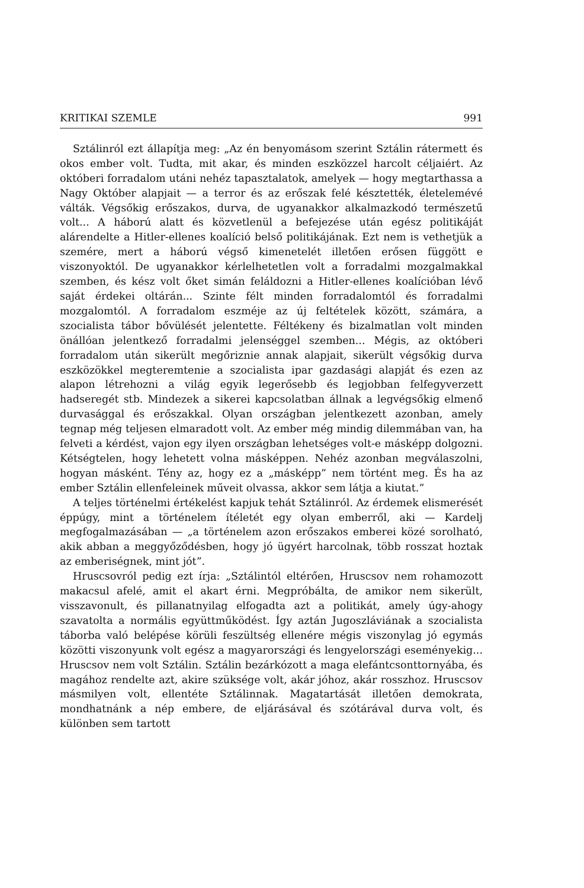KRITIKAI SZEMLE 991
Sztálinról ezt állapítja meg: „Az én benyomásom szerint Sztálin rátermett és okos ember volt. Tudta, mit akar, és minden eszközzel harcolt céljaiért. Az októberi forradalom utáni nehéz tapasztalatok, amelyek — hogy megtarthassa a Nagy Október alapjait — a terror és az erőszak felé késztették, életelemévé válták. Végsőkig erőszakos, durva, de ugyanakkor alkalmazkodó természetű volt... A háború alatt és közvetlenül a befejezése után egész politikáját alárendelte a Hitler-ellenes koalíció belső politikájának. Ezt nem is vethetjük a szemére, mert a háború végső kimenetelét illetően erősen függött e viszonyoktól. De ugyanakkor kérlelhetetlen volt a forradalmi mozgalmakkal szemben, és kész volt őket simán feláldozni a Hitler-ellenes koalícióban lévő saját érdekei oltárán... Szinte félt minden forradalomtól és forradalmi mozgalomtól. A forradalom eszméje az új feltételek között, számára, a szocialista tábor bővülését jelentette. Féltékeny és bizalmatlan volt minden önállóan jelentkező forradalmi jelenséggel szemben... Mégis, az októberi forradalom után sikerült megőriznie annak alapjait, sikerült végsőkig durva eszközökkel megteremtenie a szocialista ipar gazdasági alapját és ezen az alapon létrehozni a világ egyik legerősebb és legjobban felfegyverzett hadseregét stb. Mindezek a sikerei kapcsolatban állnak a legvégsőkig elmenő durvasággal és erőszakkal. Olyan országban jelentkezett azonban, amely tegnap még teljesen elmaradott volt. Az ember még mindig dilemmában van, ha felveti a kérdést, vajon egy ilyen országban lehetséges volt-e másképp dolgozni. Kétségtelen, hogy lehetett volna másképpen. Nehéz azonban megválaszolni, hogyan másként. Tény az, hogy ez a „másképp” nem történt meg. És ha az ember Sztálin ellenfeleinek műveit olvassa, akkor sem látja a kiutat.”
A teljes történelmi értékelést kapjuk tehát Sztálinról. Az érdemek elismerését éppúgy, mint a történelem ítéletét egy olyan emberről, aki — Kardelj megfogalmazásában — „a történelem azon erőszakos emberei közé sorolható, akik abban a meggyőződésben, hogy jó ügyért harcolnak, több rosszat hoztak az emberiségnek, mint jót”.
Hruscsovról pedig ezt írja: „Sztálintól eltérően, Hruscsov nem rohamozott makacsul afelé, amit el akart érni. Megpróbálta, de amikor nem sikerült, visszavonult, és pillanatnyilag elfogadta azt a politikát, amely úgy-ahogy szavatolta a normális együttműködést. Így aztán Jugoszláviának a szocialista táborba való belépése körüli feszültség ellenére mégis viszonylag jó egymás közötti viszonyunk volt egész a magyarországi és lengyelországi eseményekig... Hruscsov nem volt Sztálin. Sztálin bezárkózott a maga elefántcsonttornyába, és magához rendelte azt, akire szüksége volt, akár jóhoz, akár rosszhoz. Hruscsov másmilyen volt, ellentéte Sztálinnak. Magatartását illetően demokrata, mondhatnánk a nép embere, de eljárásával és szótárával durva volt, és különben sem tartott